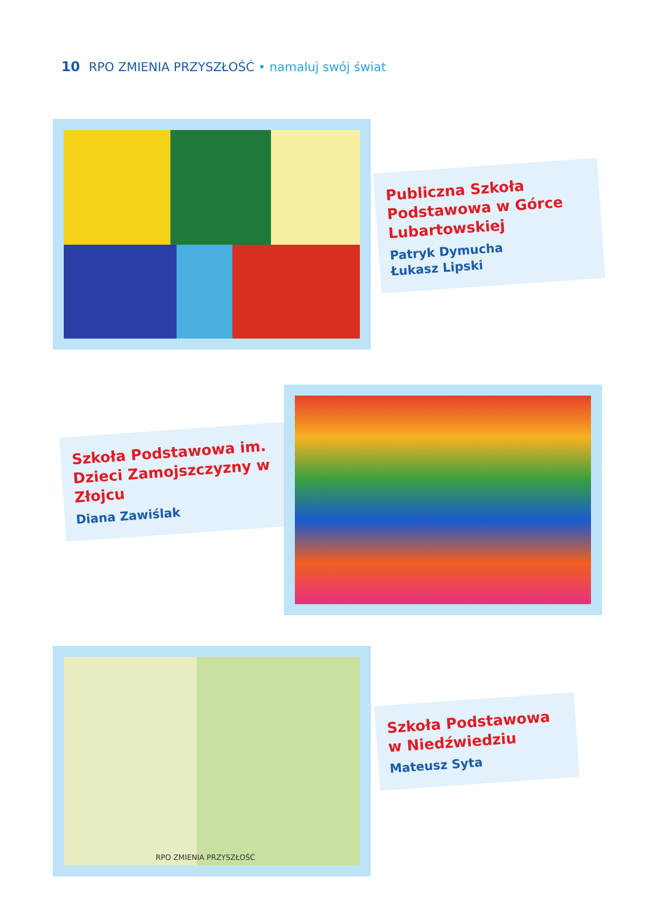10 RPO ZMIENIA PRZYSZŁOŚĆ • namaluj swój świat
Publiczna Szkoła Podstawowa w Górce Lubartowskiej
Patryk Dymucha
Łukasz Lipski
Szkoła Podstawowa im. Dzieci Zamojszczyzny w Złojcu
Diana Zawiślak
RPO ZMIENIA PRZYSZŁOŚĆ
Szkoła Podstawowa w Niedźwiedziu
Mateusz Syta